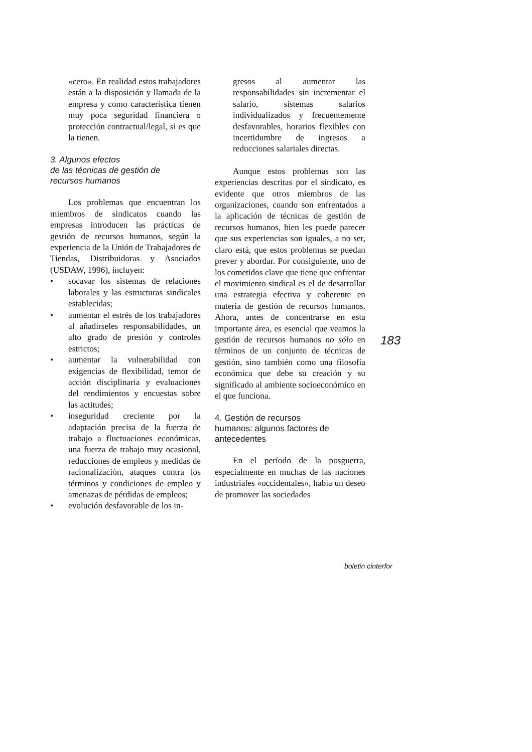«cero». En realidad estos trabajadores están a la disposición y llamada de la empresa y como característica tienen muy poca seguridad financiera o protección contractual/legal, si es que la tienen.
3. Algunos efectos
de las técnicas de gestión de
recursos humanos
Los problemas que encuentran los miembros de sindicatos cuando las empresas introducen las prácticas de gestión de recursos humanos, según la experiencia de la Unión de Trabajadores de Tiendas, Distribuidoras y Asociados (USDAW, 1996), incluyen:
• socavar los sistemas de relaciones laborales y las estructuras sindicales establecidas;
• aumentar el estrés de los trabajadores al añadírseles responsabilidades, un alto grado de presión y controles estrictos;
• aumentar la vulnerabilidad con exigencias de flexibilidad, temor de acción disciplinaria y evaluaciones del rendimientos y encuestas sobre las actitudes;
• inseguridad creciente por la adaptación precisa de la fuerza de trabajo a fluctuaciones económicas, una fuerza de trabajo muy ocasional, reducciones de empleos y medidas de racionalización, ataques contra los términos y condiciones de empleo y amenazas de pérdidas de empleos;
• evolución desfavorable de los in-
gresos al aumentar las responsabilidades sin incrementar el salario, sistemas salarios individualizados y frecuentemente desfavorables, horarios flexibles con incertidumbre de ingresos a reducciones salariales directas.
Aunque estos problemas son las experiencias descritas por el sindicato, es evidente que otros miembros de las organizaciones, cuando son enfrentados a la aplicación de técnicas de gestión de recursos humanos, bien les puede parecer que sus experiencias son iguales, a no ser, claro está, que estos problemas se puedan prever y abordar. Por consiguiente, uno de los cometidos clave que tiene que enfrentar el movimiento sindical es el de desarrollar una estrategia efectiva y coherente en materia de gestión de recursos humanos. Ahora, antes de concentrarse en esta importante área, es esencial que veamos la gestión de recursos humanos no sólo en términos de un conjunto de técnicas de gestión, sino también como una filosofía económica que debe su creación y su significado al ambiente socioeconómico en el que funciona.
4. Gestión de recursos
humanos: algunos factores de
antecedentes
En el período de la posguerra, especialmente en muchas de las naciones industriales «occidentales», había un deseo de promover las sociedades
183
boletin cinterfor